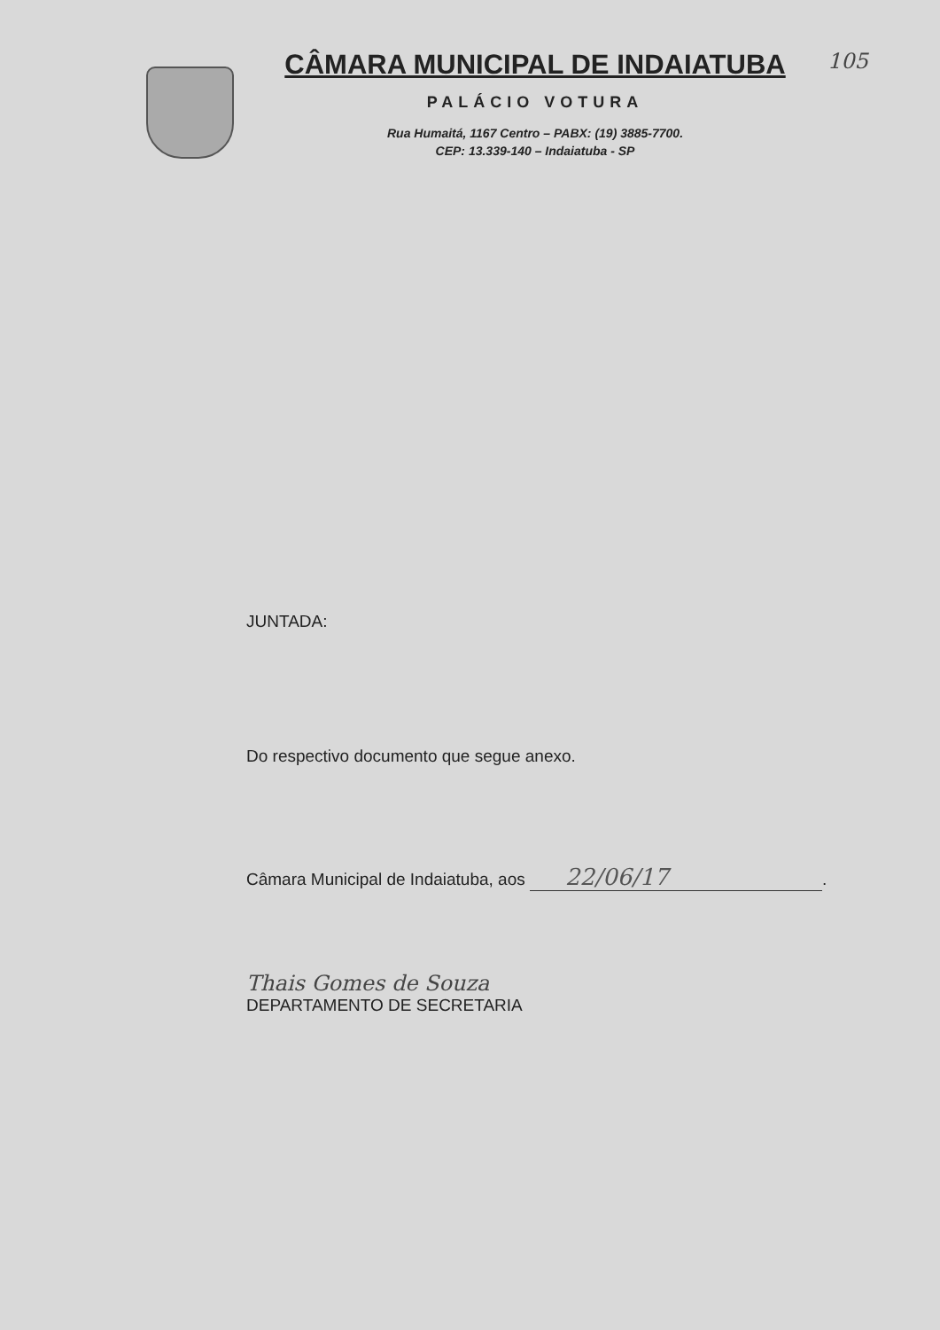CÂMARA MUNICIPAL DE INDAIATUBA
PALÁCIO VOTURA
Rua Humaitá, 1167 Centro – PABX: (19) 3885-7700.
CEP: 13.339-140 – Indaiatuba - SP
105
JUNTADA:
Do respectivo documento que segue anexo.
Câmara Municipal de Indaiatuba, aos 22/06/17.
Thais Gomes de Souza
DEPARTAMENTO DE SECRETARIA